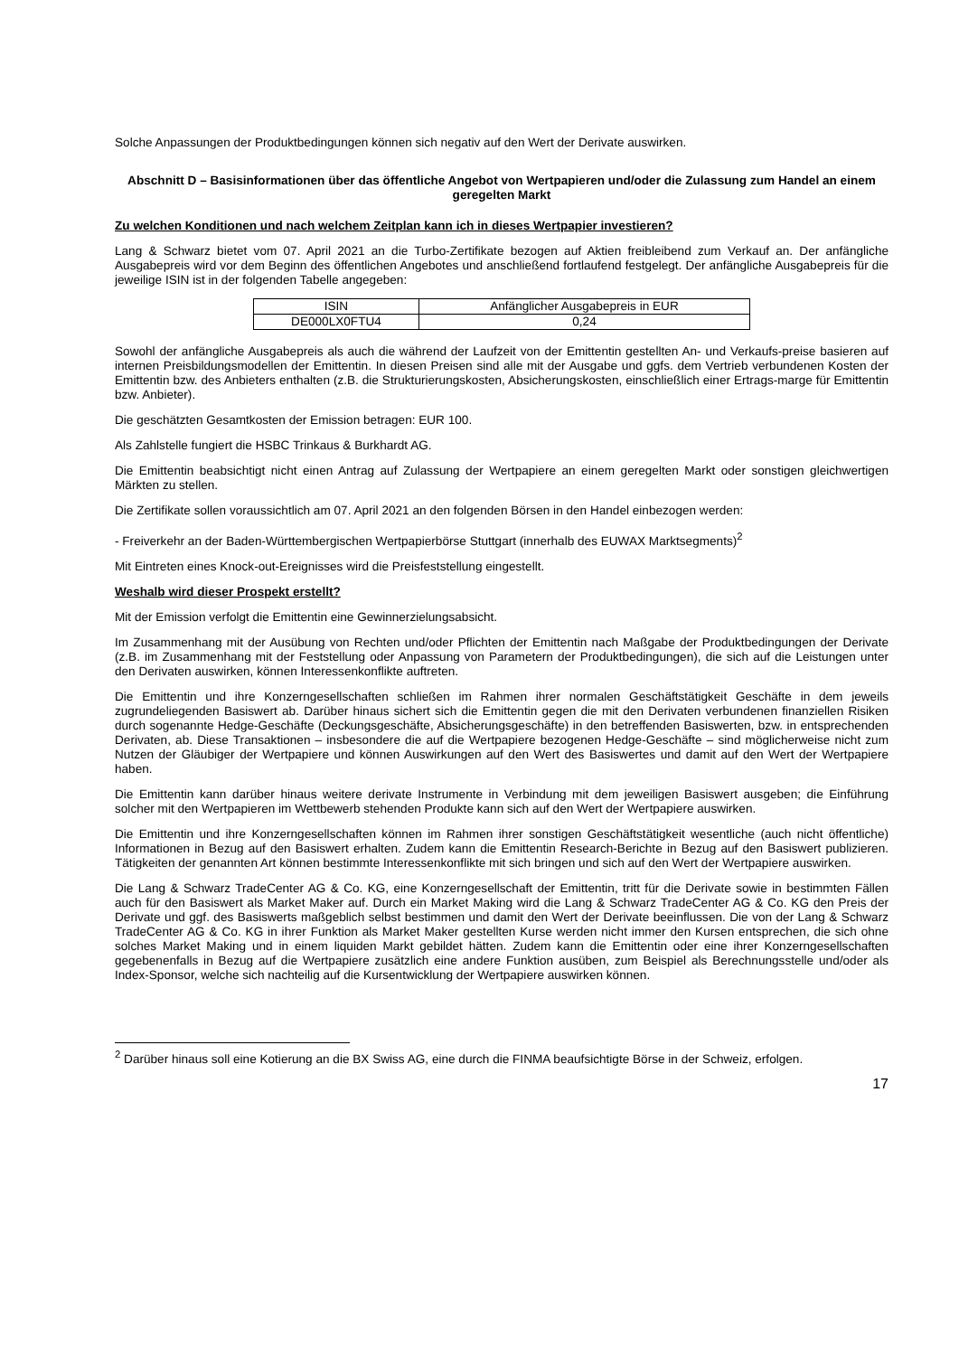Solche Anpassungen der Produktbedingungen können sich negativ auf den Wert der Derivate auswirken.
Abschnitt D – Basisinformationen über das öffentliche Angebot von Wertpapieren und/oder die Zulassung zum Handel an einem geregelten Markt
Zu welchen Konditionen und nach welchem Zeitplan kann ich in dieses Wertpapier investieren?
Lang & Schwarz bietet vom 07. April 2021 an die Turbo-Zertifikate bezogen auf Aktien freibleibend zum Verkauf an. Der anfängliche Ausgabepreis wird vor dem Beginn des öffentlichen Angebotes und anschließend fortlaufend festgelegt. Der anfängliche Ausgabepreis für die jeweilige ISIN ist in der folgenden Tabelle angegeben:
| ISIN | Anfänglicher Ausgabepreis in EUR |
| --- | --- |
| DE000LX0FTU4 | 0,24 |
Sowohl der anfängliche Ausgabepreis als auch die während der Laufzeit von der Emittentin gestellten An- und Verkaufs-preise basieren auf internen Preisbildungsmodellen der Emittentin. In diesen Preisen sind alle mit der Ausgabe und ggfs. dem Vertrieb verbundenen Kosten der Emittentin bzw. des Anbieters enthalten (z.B. die Strukturierungskosten, Absicherungskosten, einschließlich einer Ertrags-marge für Emittentin bzw. Anbieter).
Die geschätzten Gesamtkosten der Emission betragen: EUR 100.
Als Zahlstelle fungiert die HSBC Trinkaus & Burkhardt AG.
Die Emittentin beabsichtigt nicht einen Antrag auf Zulassung der Wertpapiere an einem geregelten Markt oder sonstigen gleichwertigen Märkten zu stellen.
Die Zertifikate sollen voraussichtlich am 07. April 2021 an den folgenden Börsen in den Handel einbezogen werden:
- Freiverkehr an der Baden-Württembergischen Wertpapierbörse Stuttgart (innerhalb des EUWAX Marktsegments)<sup>2</sup>
Mit Eintreten eines Knock-out-Ereignisses wird die Preisfeststellung eingestellt.
Weshalb wird dieser Prospekt erstellt?
Mit der Emission verfolgt die Emittentin eine Gewinnerzielungsabsicht.
Im Zusammenhang mit der Ausübung von Rechten und/oder Pflichten der Emittentin nach Maßgabe der Produktbedingungen der Derivate (z.B. im Zusammenhang mit der Feststellung oder Anpassung von Parametern der Produktbedingungen), die sich auf die Leistungen unter den Derivaten auswirken, können Interessenkonflikte auftreten.
Die Emittentin und ihre Konzerngesellschaften schließen im Rahmen ihrer normalen Geschäftstätigkeit Geschäfte in dem jeweils zugrundeliegenden Basiswert ab. Darüber hinaus sichert sich die Emittentin gegen die mit den Derivaten verbundenen finanziellen Risiken durch sogenannte Hedge-Geschäfte (Deckungsgeschäfte, Absicherungsgeschäfte) in den betreffenden Basiswerten, bzw. in entsprechenden Derivaten, ab. Diese Transaktionen – insbesondere die auf die Wertpapiere bezogenen Hedge-Geschäfte – sind möglicherweise nicht zum Nutzen der Gläubiger der Wertpapiere und können Auswirkungen auf den Wert des Basiswertes und damit auf den Wert der Wertpapiere haben.
Die Emittentin kann darüber hinaus weitere derivate Instrumente in Verbindung mit dem jeweiligen Basiswert ausgeben; die Einführung solcher mit den Wertpapieren im Wettbewerb stehenden Produkte kann sich auf den Wert der Wertpapiere auswirken.
Die Emittentin und ihre Konzerngesellschaften können im Rahmen ihrer sonstigen Geschäftstätigkeit wesentliche (auch nicht öffentliche) Informationen in Bezug auf den Basiswert erhalten. Zudem kann die Emittentin Research-Berichte in Bezug auf den Basiswert publizieren. Tätigkeiten der genannten Art können bestimmte Interessenkonflikte mit sich bringen und sich auf den Wert der Wertpapiere auswirken.
Die Lang & Schwarz TradeCenter AG & Co. KG, eine Konzerngesellschaft der Emittentin, tritt für die Derivate sowie in bestimmten Fällen auch für den Basiswert als Market Maker auf. Durch ein Market Making wird die Lang & Schwarz TradeCenter AG & Co. KG den Preis der Derivate und ggf. des Basiswerts maßgeblich selbst bestimmen und damit den Wert der Derivate beeinflussen. Die von der Lang & Schwarz TradeCenter AG & Co. KG in ihrer Funktion als Market Maker gestellten Kurse werden nicht immer den Kursen entsprechen, die sich ohne solches Market Making und in einem liquiden Markt gebildet hätten. Zudem kann die Emittentin oder eine ihrer Konzerngesellschaften gegebenenfalls in Bezug auf die Wertpapiere zusätzlich eine andere Funktion ausüben, zum Beispiel als Berechnungsstelle und/oder als Index-Sponsor, welche sich nachteilig auf die Kursentwicklung der Wertpapiere auswirken können.
<sup>2</sup> Darüber hinaus soll eine Kotierung an die BX Swiss AG, eine durch die FINMA beaufsichtigte Börse in der Schweiz, erfolgen.
17